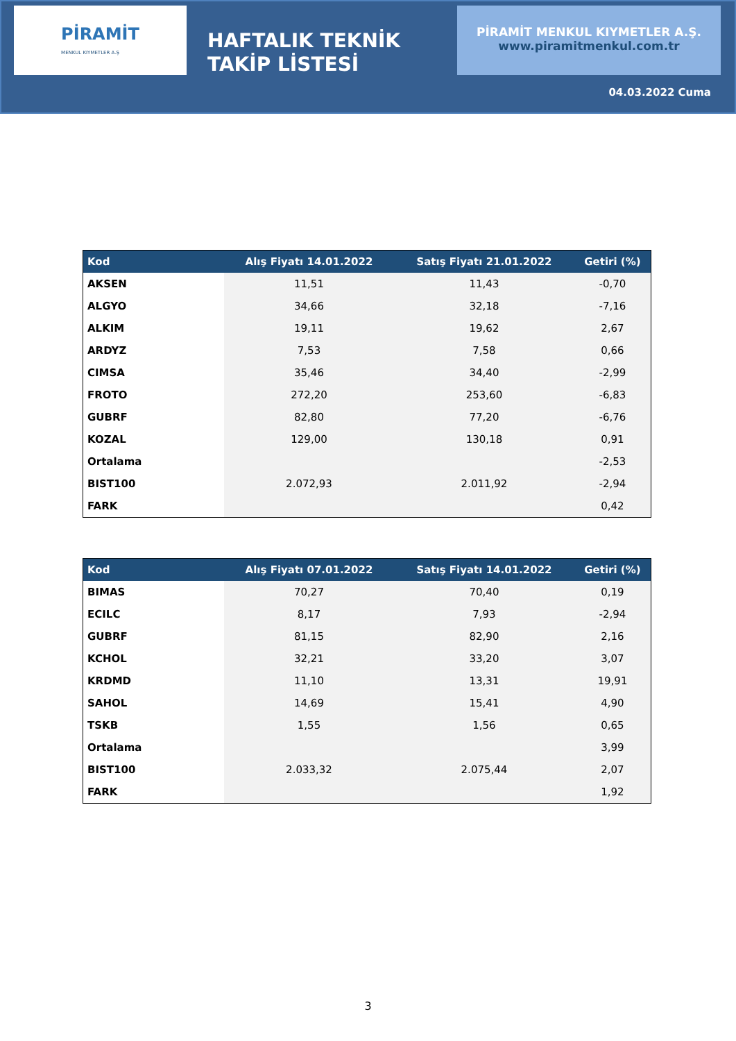PİRAMİT
MENKUL KIYMETLER A.Ş
HAFTALIK TEKNİK TAKİP LİSTESİ
PİRAMİT MENKUL KIYMETLER A.Ş.
www.piramitmenkul.com.tr
04.03.2022 Cuma
| Kod | Alış Fiyatı 14.01.2022 | Satış Fiyatı 21.01.2022 | Getiri (%) |
| --- | --- | --- | --- |
| AKSEN | 11,51 | 11,43 | -0,70 |
| ALGYO | 34,66 | 32,18 | -7,16 |
| ALKIM | 19,11 | 19,62 | 2,67 |
| ARDYZ | 7,53 | 7,58 | 0,66 |
| CIMSA | 35,46 | 34,40 | -2,99 |
| FROTO | 272,20 | 253,60 | -6,83 |
| GUBRF | 82,80 | 77,20 | -6,76 |
| KOZAL | 129,00 | 130,18 | 0,91 |
| Ortalama | | | -2,53 |
| BIST100 | 2.072,93 | 2.011,92 | -2,94 |
| FARK | | | 0,42 |
| Kod | Alış Fiyatı 07.01.2022 | Satış Fiyatı 14.01.2022 | Getiri (%) |
| --- | --- | --- | --- |
| BIMAS | 70,27 | 70,40 | 0,19 |
| ECILC | 8,17 | 7,93 | -2,94 |
| GUBRF | 81,15 | 82,90 | 2,16 |
| KCHOL | 32,21 | 33,20 | 3,07 |
| KRDMD | 11,10 | 13,31 | 19,91 |
| SAHOL | 14,69 | 15,41 | 4,90 |
| TSKB | 1,55 | 1,56 | 0,65 |
| Ortalama | | | 3,99 |
| BIST100 | 2.033,32 | 2.075,44 | 2,07 |
| FARK | | | 1,92 |
3